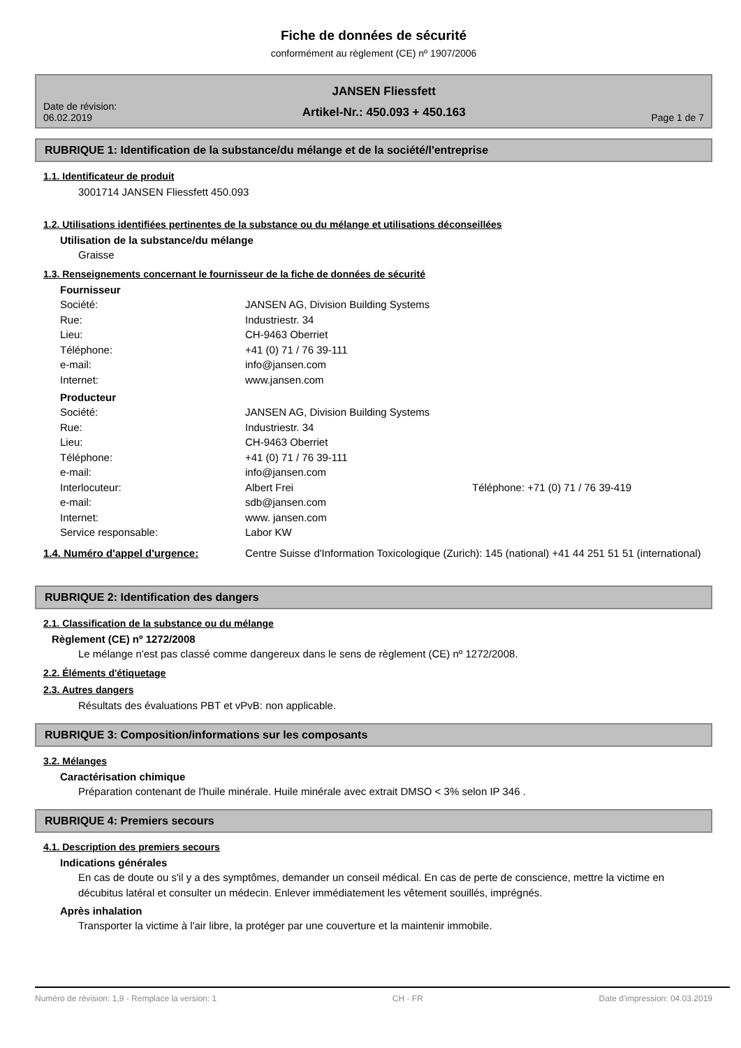Fiche de données de sécurité
conformément au règlement (CE) nº 1907/2006
Date de révision:
06.02.2019
JANSEN Fliessfett
Artikel-Nr.: 450.093 + 450.163
Page 1 de 7
RUBRIQUE 1: Identification de la substance/du mélange et de la société/l'entreprise
1.1. Identificateur de produit
3001714 JANSEN Fliessfett 450.093
1.2. Utilisations identifiées pertinentes de la substance ou du mélange et utilisations déconseillées
Utilisation de la substance/du mélange
Graisse
1.3. Renseignements concernant le fournisseur de la fiche de données de sécurité
Fournisseur
Société: JANSEN AG, Division Building Systems
Rue: Industriestr. 34
Lieu: CH-9463 Oberriet
Téléphone: +41 (0) 71 / 76 39-111
e-mail: info@jansen.com
Internet: www.jansen.com
Producteur
Société: JANSEN AG, Division Building Systems
Rue: Industriestr. 34
Lieu: CH-9463 Oberriet
Téléphone: +41 (0) 71 / 76 39-111
e-mail: info@jansen.com
Interlocuteur: Albert Frei Téléphone: +71 (0) 71 / 76 39-419
e-mail: sdb@jansen.com
Internet: www. jansen.com
Service responsable: Labor KW
1.4. Numéro d'appel d'urgence: Centre Suisse d'Information Toxicologique (Zurich): 145 (national) +41 44 251 51 51 (international)
RUBRIQUE 2: Identification des dangers
2.1. Classification de la substance ou du mélange
Règlement (CE) nº 1272/2008
Le mélange n'est pas classé comme dangereux dans le sens de règlement (CE) nº 1272/2008.
2.2. Éléments d'étiquetage
2.3. Autres dangers
Résultats des évaluations PBT et vPvB: non applicable.
RUBRIQUE 3: Composition/informations sur les composants
3.2. Mélanges
Caractérisation chimique
Préparation contenant de l'huile minérale. Huile minérale avec extrait DMSO < 3% selon IP 346 .
RUBRIQUE 4: Premiers secours
4.1. Description des premiers secours
Indications générales
En cas de doute ou s'il y a des symptômes, demander un conseil médical. En cas de perte de conscience, mettre la victime en décubitus latéral et consulter un médecin. Enlever immédiatement les vêtement souillés, imprégnés.
Après inhalation
Transporter la victime à l'air libre, la protéger par une couverture et la maintenir immobile.
Numéro de révision: 1,9 - Remplace la version: 1 CH - FR Date d'impression: 04.03.2019